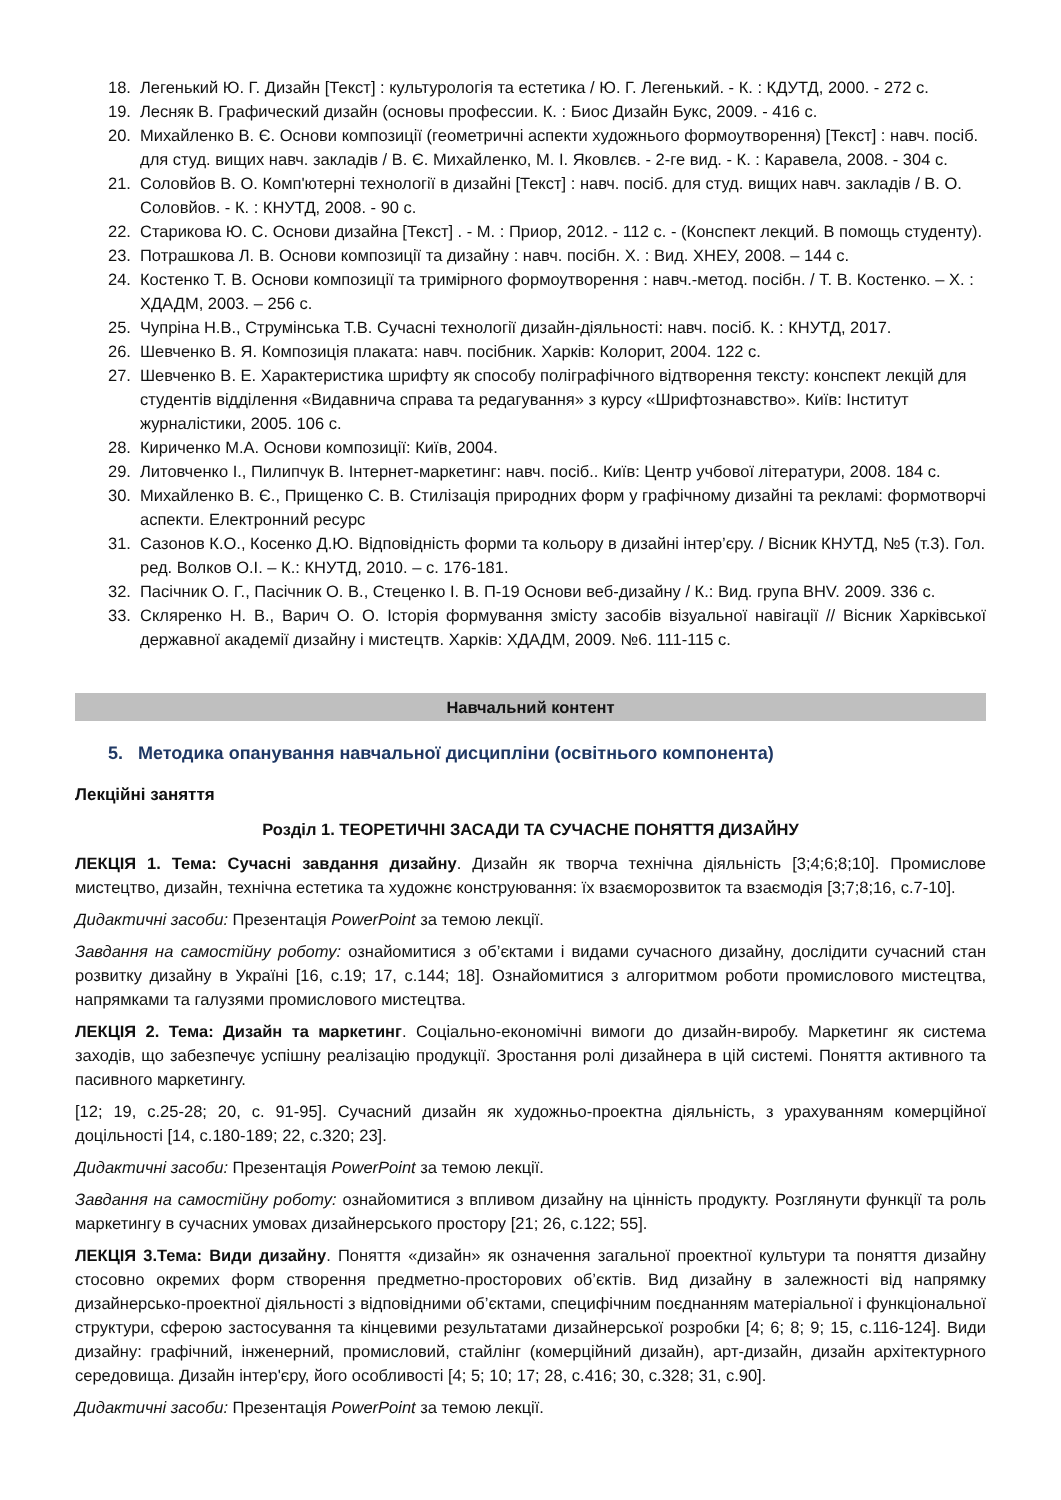18. Легенький Ю. Г. Дизайн [Текст] : культурологія та естетика / Ю. Г. Легенький. - К. : КДУТД, 2000. - 272 с.
19. Лесняк В. Графический дизайн (основы профессии. К. : Биос Дизайн Букс, 2009. - 416 с.
20. Михайленко В. Є. Основи композиції (геометричні аспекти художнього формоутворення) [Текст] : навч. посіб. для студ. вищих навч. закладів / В. Є. Михайленко, М. І. Яковлєв. - 2-ге вид. - К. : Каравела, 2008. - 304 с.
21. Соловйов В. О. Комп'ютерні технології в дизайні [Текст] : навч. посіб. для студ. вищих навч. закладів / В. О. Соловйов. - К. : КНУТД, 2008. - 90 с.
22. Старикова Ю. С. Основи дизайна [Текст] . - М. : Приор, 2012. - 112 с. - (Конспект лекций. В помощь студенту).
23. Потрашкова Л. В. Основи композиції та дизайну : навч. посібн. Х. : Вид. ХНЕУ, 2008. – 144 с.
24. Костенко Т. В. Основи композиції та тримірного формоутворення : навч.-метод. посібн. / Т. В. Костенко. – Х. : ХДАДМ, 2003. – 256 с.
25. Чупріна Н.В., Струмінська Т.В. Сучасні технології дизайн-діяльності: навч. посіб. К. : КНУТД, 2017.
26. Шевченко В. Я. Композиція плаката: навч. посібник. Харків: Колорит, 2004. 122 с.
27. Шевченко В. Е. Характеристика шрифту як способу поліграфічного відтворення тексту: конспект лекцій для студентів відділення «Видавнича справа та редагування» з курсу «Шрифтознавство». Київ: Інститут журналістики, 2005. 106 с.
28. Кириченко М.А. Основи композиції: Київ, 2004.
29. Литовченко І., Пилипчук В. Інтернет-маркетинг: навч. посіб.. Київ: Центр учбової літератури, 2008. 184 с.
30. Михайленко В. Є., Прищенко С. В. Стилізація природних форм у графічному дизайні та рекламі: формотворчі аспекти. Електронний ресурс
31. Сазонов К.О., Косенко Д.Ю. Відповідність форми та кольору в дизайні інтер’єру. / Вісник КНУТД, №5 (т.3). Гол. ред. Волков О.І. – К.: КНУТД, 2010. – с. 176-181.
32. Пасічник О. Г., Пасічник О. В., Стеценко І. В. П-19 Основи веб-дизайну / К.: Вид. група BHV. 2009. 336 с.
33. Скляренко Н. В., Варич О. О. Історія формування змісту засобів візуальної навігації // Вісник Харківської державної академії дизайну і мистецтв. Харків: ХДАДМ, 2009. №6. 111-115 с.
Навчальний контент
5. Методика опанування навчальної дисципліни (освітнього компонента)
Лекційні заняття
Розділ 1. ТЕОРЕТИЧНІ ЗАСАДИ ТА СУЧАСНЕ ПОНЯТТЯ ДИЗАЙНУ
ЛЕКЦІЯ 1. Тема: Сучасні завдання дизайну. Дизайн як творча технічна діяльність [3;4;6;8;10]. Промислове мистецтво, дизайн, технічна естетика та художнє конструювання: їх взаєморозвиток та взаємодія [3;7;8;16, с.7-10].
Дидактичні засоби: Презентація PowerPoint за темою лекції.
Завдання на самостійну роботу: ознайомитися з об’єктами і видами сучасного дизайну, дослідити сучасний стан розвитку дизайну в Україні [16, с.19; 17, с.144; 18]. Ознайомитися з алгоритмом роботи промислового мистецтва, напрямками та галузями промислового мистецтва.
ЛЕКЦІЯ 2. Тема: Дизайн та маркетинг. Соціально-економічні вимоги до дизайн-виробу. Маркетинг як система заходів, що забезпечує успішну реалізацію продукції. Зростання ролі дизайнера в цій системі. Поняття активного та пасивного маркетингу.
[12; 19, с.25-28; 20, с. 91-95]. Сучасний дизайн як художньо-проектна діяльність, з урахуванням комерційної доцільності [14, с.180-189; 22, с.320; 23].
Дидактичні засоби: Презентація PowerPoint за темою лекції.
Завдання на самостійну роботу: ознайомитися з впливом дизайну на цінність продукту. Розглянути функції та роль маркетингу в сучасних умовах дизайнерського простору [21; 26, с.122; 55].
ЛЕКЦІЯ 3.Тема: Види дизайну. Поняття «дизайн» як означення загальної проектної культури та поняття дизайну стосовно окремих форм створення предметно-просторових об’єктів. Вид дизайну в залежності від напрямку дизайнерсько-проектної діяльності з відповідними об’єктами, специфічним поєднанням матеріальної і функціональної структури, сферою застосування та кінцевими результатами дизайнерської розробки [4; 6; 8; 9; 15, с.116-124]. Види дизайну: графічний, інженерний, промисловий, стайлінг (комерційний дизайн), арт-дизайн, дизайн архітектурного середовища. Дизайн інтер'єру, його особливості [4; 5; 10; 17; 28, с.416; 30, с.328; 31, с.90].
Дидактичні засоби: Презентація PowerPoint за темою лекції.